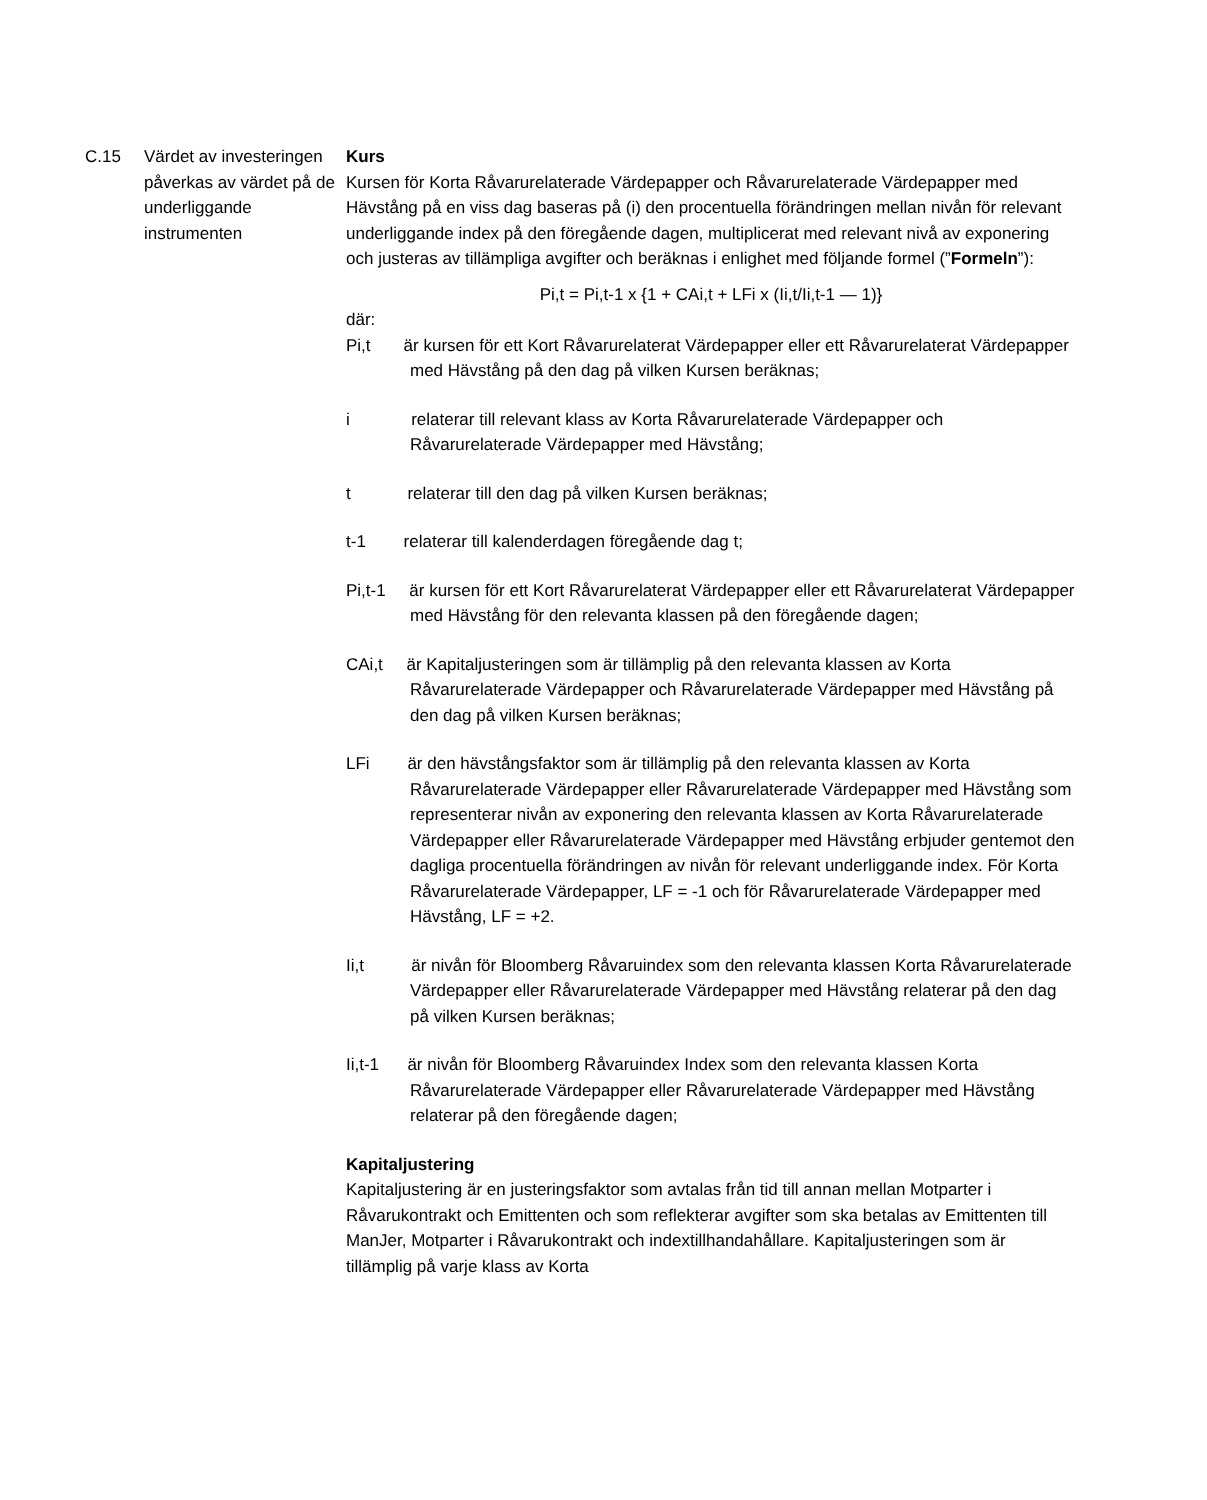C.15 Värdet av investeringen påverkas av värdet på de underliggande instrumenten
Kurs
Kursen för Korta Råvarurelaterade Värdepapper och Råvarurelaterade Värdepapper med Hävstång på en viss dag baseras på (i) den procentuella förändringen mellan nivån för relevant underliggande index på den föregående dagen, multiplicerat med relevant nivå av exponering och justeras av tillämpliga avgifter och beräknas i enlighet med följande formel (”Formeln”):
Pi,t = Pi,t-1 x {1 + CAi,t + LFi x (Ii,t/Ii,t-1 — 1)}
där:
Pi,t är kursen för ett Kort Råvarurelaterat Värdepapper eller ett Råvarurelaterat Värdepapper med Hävstång på den dag på vilken Kursen beräknas;
i relaterar till relevant klass av Korta Råvarurelaterade Värdepapper och Råvarurelaterade Värdepapper med Hävstång;
t relaterar till den dag på vilken Kursen beräknas;
t-1 relaterar till kalenderdagen föregående dag t;
Pi,t-1 är kursen för ett Kort Råvarurelaterat Värdepapper eller ett Råvarurelaterat Värdepapper med Hävstång för den relevanta klassen på den föregående dagen;
CAi,t är Kapitaljusteringen som är tillämplig på den relevanta klassen av Korta Råvarurelaterade Värdepapper och Råvarurelaterade Värdepapper med Hävstång på den dag på vilken Kursen beräknas;
LFi är den hävstångsfaktor som är tillämplig på den relevanta klassen av Korta Råvarurelaterade Värdepapper eller Råvarurelaterade Värdepapper med Hävstång som representerar nivån av exponering den relevanta klassen av Korta Råvarurelaterade Värdepapper eller Råvarurelaterade Värdepapper med Hävstång erbjuder gentemot den dagliga procentuella förändringen av nivån för relevant underliggande index. För Korta Råvarurelaterade Värdepapper, LF = -1 och för Råvarurelaterade Värdepapper med Hävstång, LF = +2.
Ii,t är nivån för Bloomberg Råvaruindex som den relevanta klassen Korta Råvarurelaterade Värdepapper eller Råvarurelaterade Värdepapper med Hävstång relaterar på den dag på vilken Kursen beräknas;
Ii,t-1 är nivån för Bloomberg Råvaruindex Index som den relevanta klassen Korta Råvarurelaterade Värdepapper eller Råvarurelaterade Värdepapper med Hävstång relaterar på den föregående dagen;
Kapitaljustering
Kapitaljustering är en justeringsfaktor som avtalas från tid till annan mellan Motparter i Råvarukontrakt och Emittenten och som reflekterar avgifter som ska betalas av Emittenten till ManJer, Motparter i Råvarukontrakt och indextillhandahållare. Kapitaljusteringen som är tillämplig på varje klass av Korta